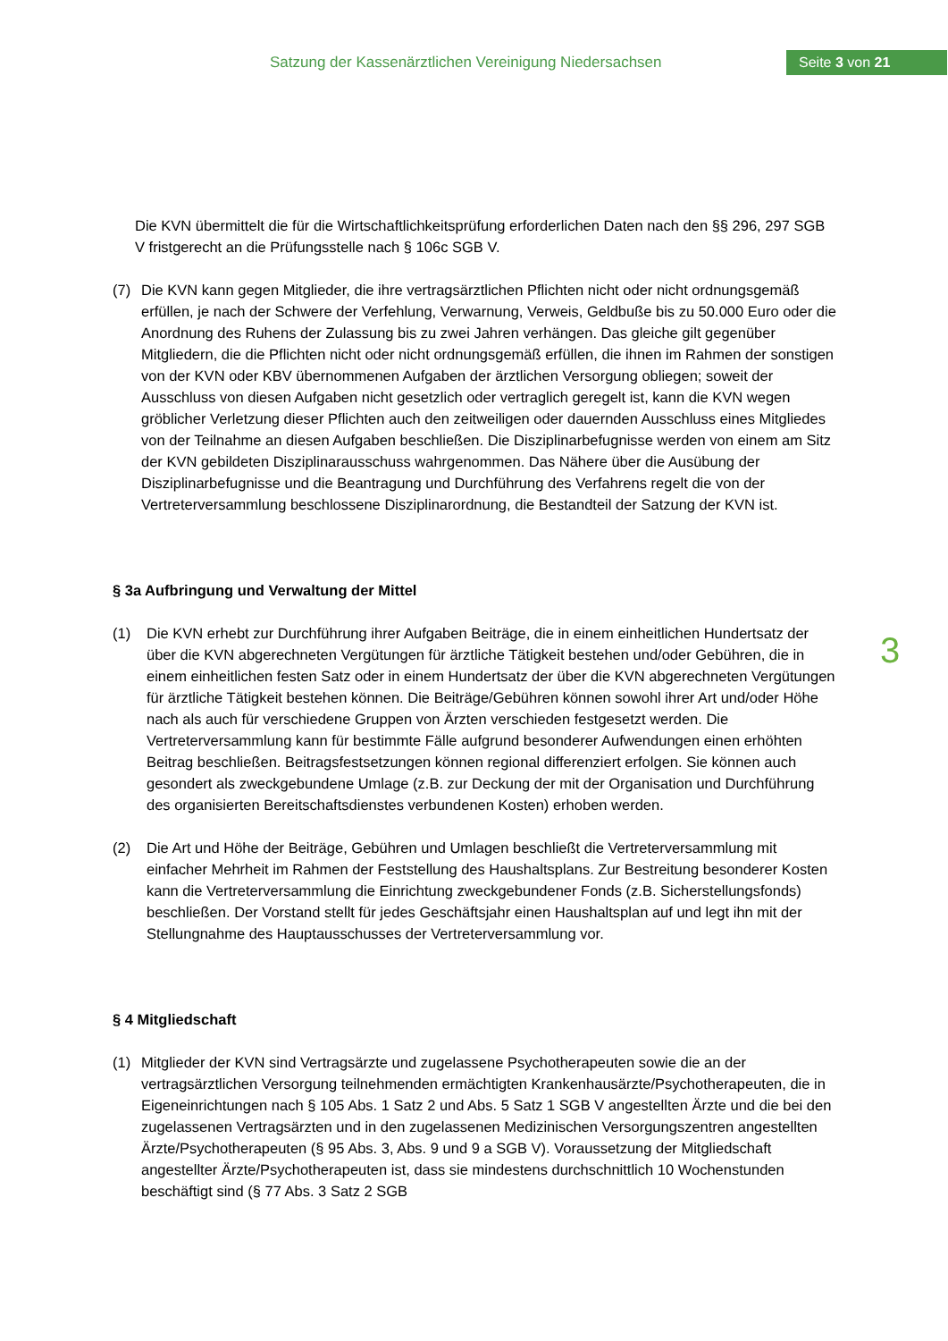Satzung der Kassenärztlichen Vereinigung Niedersachsen
Seite 3 von 21
3
Die KVN übermittelt die für die Wirtschaftlichkeitsprüfung erforderlichen Daten nach den §§ 296, 297 SGB V fristgerecht an die Prüfungsstelle nach § 106c SGB V.
(7) Die KVN kann gegen Mitglieder, die ihre vertragsärztlichen Pflichten nicht oder nicht ordnungsgemäß erfüllen, je nach der Schwere der Verfehlung, Verwarnung, Verweis, Geldbuße bis zu 50.000 Euro oder die Anordnung des Ruhens der Zulassung bis zu zwei Jahren verhängen. Das gleiche gilt gegenüber Mitgliedern, die die Pflichten nicht oder nicht ordnungsgemäß erfüllen, die ihnen im Rahmen der sonstigen von der KVN oder KBV übernommenen Aufgaben der ärztlichen Versorgung obliegen; soweit der Ausschluss von diesen Aufgaben nicht gesetzlich oder vertraglich geregelt ist, kann die KVN wegen gröblicher Verletzung dieser Pflichten auch den zeitweiligen oder dauernden Ausschluss eines Mitgliedes von der Teilnahme an diesen Aufgaben beschließen. Die Disziplinarbefugnisse werden von einem am Sitz der KVN gebildeten Disziplinarausschuss wahrgenommen. Das Nähere über die Ausübung der Disziplinarbefugnisse und die Beantragung und Durchführung des Verfahrens regelt die von der Vertreterversammlung beschlossene Disziplinarordnung, die Bestandteil der Satzung der KVN ist.
§ 3a Aufbringung und Verwaltung der Mittel
(1) Die KVN erhebt zur Durchführung ihrer Aufgaben Beiträge, die in einem einheitlichen Hundertsatz der über die KVN abgerechneten Vergütungen für ärztliche Tätigkeit bestehen und/oder Gebühren, die in einem einheitlichen festen Satz oder in einem Hundertsatz der über die KVN abgerechneten Vergütungen für ärztliche Tätigkeit bestehen können. Die Beiträge/Gebühren können sowohl ihrer Art und/oder Höhe nach als auch für verschiedene Gruppen von Ärzten verschieden festgesetzt werden. Die Vertreterversammlung kann für bestimmte Fälle aufgrund besonderer Aufwendungen einen erhöhten Beitrag beschließen. Beitragsfestsetzungen können regional differenziert erfolgen. Sie können auch gesondert als zweckgebundene Umlage (z.B. zur Deckung der mit der Organisation und Durchführung des organisierten Bereitschaftsdienstes verbundenen Kosten) erhoben werden.
(2) Die Art und Höhe der Beiträge, Gebühren und Umlagen beschließt die Vertreterversammlung mit einfacher Mehrheit im Rahmen der Feststellung des Haushaltsplans. Zur Bestreitung besonderer Kosten kann die Vertreterversammlung die Einrichtung zweckgebundener Fonds (z.B. Sicherstellungsfonds) beschließen. Der Vorstand stellt für jedes Geschäftsjahr einen Haushaltsplan auf und legt ihn mit der Stellungnahme des Hauptausschusses der Vertreterversammlung vor.
§ 4 Mitgliedschaft
(1) Mitglieder der KVN sind Vertragsärzte und zugelassene Psychotherapeuten sowie die an der vertragsärztlichen Versorgung teilnehmenden ermächtigten Krankenhausärzte/Psychotherapeuten, die in Eigeneinrichtungen nach § 105 Abs. 1 Satz 2 und Abs. 5 Satz 1 SGB V angestellten Ärzte und die bei den zugelassenen Vertragsärzten und in den zugelassenen Medizinischen Versorgungszentren angestellten Ärzte/Psychotherapeuten (§ 95 Abs. 3, Abs. 9 und 9 a SGB V). Voraussetzung der Mitgliedschaft angestellter Ärzte/Psychotherapeuten ist, dass sie mindestens durchschnittlich 10 Wochenstunden beschäftigt sind (§ 77 Abs. 3 Satz 2 SGB